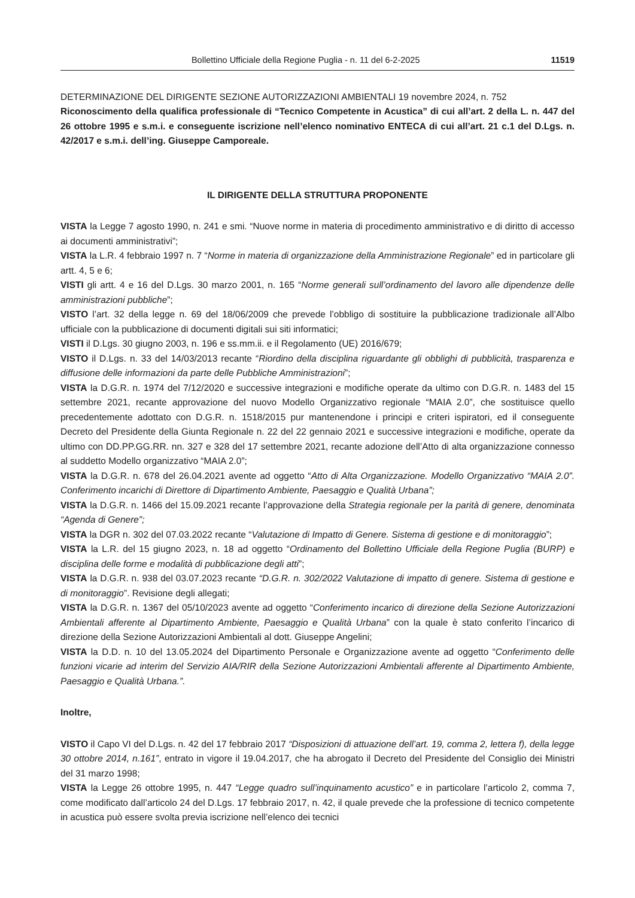Bollettino Ufficiale della Regione Puglia - n. 11 del 6-2-2025 11519
DETERMINAZIONE DEL DIRIGENTE SEZIONE AUTORIZZAZIONI AMBIENTALI 19 novembre 2024, n. 752
Riconoscimento della qualifica professionale di “Tecnico Competente in Acustica” di cui all’art. 2 della L. n. 447 del 26 ottobre 1995 e s.m.i. e conseguente iscrizione nell’elenco nominativo ENTECA di cui all’art. 21 c.1 del D.Lgs. n. 42/2017 e s.m.i. dell’ing. Giuseppe Camporeale.
IL DIRIGENTE DELLA STRUTTURA PROPONENTE
VISTA la Legge 7 agosto 1990, n. 241 e smi. “Nuove norme in materia di procedimento amministrativo e di diritto di accesso ai documenti amministrativi”;
VISTA la L.R. 4 febbraio 1997 n. 7 “Norme in materia di organizzazione della Amministrazione Regionale” ed in particolare gli artt. 4, 5 e 6;
VISTI gli artt. 4 e 16 del D.Lgs. 30 marzo 2001, n. 165 “Norme generali sull’ordinamento del lavoro alle dipendenze delle amministrazioni pubbliche”;
VISTO l’art. 32 della legge n. 69 del 18/06/2009 che prevede l’obbligo di sostituire la pubblicazione tradizionale all’Albo ufficiale con la pubblicazione di documenti digitali sui siti informatici;
VISTI il D.Lgs. 30 giugno 2003, n. 196 e ss.mm.ii. e il Regolamento (UE) 2016/679;
VISTO il D.Lgs. n. 33 del 14/03/2013 recante “Riordino della disciplina riguardante gli obblighi di pubblicità, trasparenza e diffusione delle informazioni da parte delle Pubbliche Amministrazioni”;
VISTA la D.G.R. n. 1974 del 7/12/2020 e successive integrazioni e modifiche operate da ultimo con D.G.R. n. 1483 del 15 settembre 2021, recante approvazione del nuovo Modello Organizzativo regionale “MAIA 2.0”, che sostituisce quello precedentemente adottato con D.G.R. n. 1518/2015 pur mantenendone i principi e criteri ispiratori, ed il conseguente Decreto del Presidente della Giunta Regionale n. 22 del 22 gennaio 2021 e successive integrazioni e modifiche, operate da ultimo con DD.PP.GG.RR. nn. 327 e 328 del 17 settembre 2021, recante adozione dell’Atto di alta organizzazione connesso al suddetto Modello organizzativo “MAIA 2.0”;
VISTA la D.G.R. n. 678 del 26.04.2021 avente ad oggetto “Atto di Alta Organizzazione. Modello Organizzativo “MAIA 2.0”. Conferimento incarichi di Direttore di Dipartimento Ambiente, Paesaggio e Qualità Urbana”;
VISTA la D.G.R. n. 1466 del 15.09.2021 recante l’approvazione della Strategia regionale per la parità di genere, denominata “Agenda di Genere”;
VISTA la DGR n. 302 del 07.03.2022 recante “Valutazione di Impatto di Genere. Sistema di gestione e di monitoraggio”;
VISTA la L.R. del 15 giugno 2023, n. 18 ad oggetto “Ordinamento del Bollettino Ufficiale della Regione Puglia (BURP) e disciplina delle forme e modalità di pubblicazione degli atti”;
VISTA la D.G.R. n. 938 del 03.07.2023 recante “D.G.R. n. 302/2022 Valutazione di impatto di genere. Sistema di gestione e di monitoraggio”. Revisione degli allegati;
VISTA la D.G.R. n. 1367 del 05/10/2023 avente ad oggetto “Conferimento incarico di direzione della Sezione Autorizzazioni Ambientali afferente al Dipartimento Ambiente, Paesaggio e Qualità Urbana” con la quale è stato conferito l’incarico di direzione della Sezione Autorizzazioni Ambientali al dott. Giuseppe Angelini;
VISTA la D.D. n. 10 del 13.05.2024 del Dipartimento Personale e Organizzazione avente ad oggetto “Conferimento delle funzioni vicarie ad interim del Servizio AIA/RIR della Sezione Autorizzazioni Ambientali afferente al Dipartimento Ambiente, Paesaggio e Qualità Urbana.”.
Inoltre,
VISTO il Capo VI del D.Lgs. n. 42 del 17 febbraio 2017 “Disposizioni di attuazione dell’art. 19, comma 2, lettera f), della legge 30 ottobre 2014, n.161”, entrato in vigore il 19.04.2017, che ha abrogato il Decreto del Presidente del Consiglio dei Ministri del 31 marzo 1998;
VISTA la Legge 26 ottobre 1995, n. 447 “Legge quadro sull’inquinamento acustico” e in particolare l’articolo 2, comma 7, come modificato dall’articolo 24 del D.Lgs. 17 febbraio 2017, n. 42, il quale prevede che la professione di tecnico competente in acustica può essere svolta previa iscrizione nell’elenco dei tecnici